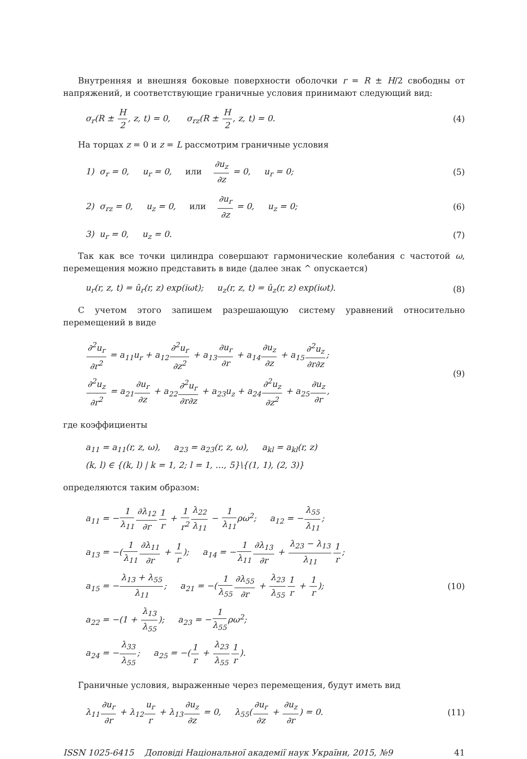Внутренняя и внешняя боковые поверхности оболочки r = R ± H/2 свободны от напряжений, и соответствующие граничные условия принимают следующий вид:
σ<sub>r</sub>(R ± H 2, z, t) = 0, σ<sub>rz</sub>(R ± H 2, z, t) = 0.
(4)
На торцах z = 0 и z = L рассмотрим граничные условия
1) σ<sub>r</sub> = 0, u<sub>r</sub> = 0, или ∂u<sub>z</sub> ∂z = 0, u<sub>r</sub> = 0;
(5)
2) σ<sub>rz</sub> = 0, u<sub>z</sub> = 0, или ∂u<sub>r</sub> ∂z = 0, u<sub>z</sub> = 0;
(6)
3) u<sub>r</sub> = 0, u<sub>z</sub> = 0. (7)
Так как все точки цилиндра совершают гармонические колебания с частотой ω, перемещения можно представить в виде (далее знак ^ опускается)
u<sub>r</sub>(r, z, t) = û<sub>r</sub>(r, z) exp(iωt); u<sub>z</sub>(r, z, t) = û<sub>z</sub>(r, z) exp(iωt).
(8)
С учетом этого запишем разрешающую систему уравнений относительно перемещений в виде
∂<sup>2</sup>u<sub>r</sub> ∂r<sup>2</sup> = a<sub>11</sub>u<sub>r</sub> + a<sub>12</sub>∂<sup>2</sup>u<sub>r</sub> ∂z<sup>2</sup> + a<sub>13</sub>∂u<sub>r</sub> ∂r + a<sub>14</sub>∂u<sub>z</sub> ∂z + a<sub>15</sub>∂<sup>2</sup>u<sub>z</sub> ∂r∂z;
∂<sup>2</sup>u<sub>z</sub> ∂r<sup>2</sup> = a<sub>21</sub>∂u<sub>r</sub> ∂z + a<sub>22</sub>∂<sup>2</sup>u<sub>r</sub> ∂r∂z + a<sub>23</sub>u<sub>z</sub> + a<sub>24</sub>∂<sup>2</sup>u<sub>z</sub> ∂z<sup>2</sup> + a<sub>25</sub>∂u<sub>z</sub> ∂r,
(9)
где коэффициенты
a<sub>11</sub> = a<sub>11</sub>(r, z, ω), a<sub>23</sub> = a<sub>23</sub>(r, z, ω), a<sub>kl</sub> = a<sub>kl</sub>(r, z)
(k, l) ∈ {(k, l) | k = 1, 2; l = 1, …, 5}\{(1, 1), (2, 3)}
определяются таким образом:
a<sub>11</sub> = −1 λ<sub>11</sub>∂λ<sub>12</sub> ∂r 1 r + 1 r<sup>2</sup> λ<sub>22</sub> λ<sub>11</sub> − 1 λ<sub>11</sub>ρω<sup>2</sup>; a<sub>12</sub> = −λ<sub>55</sub> λ<sub>11</sub>;
a<sub>13</sub> = −(1 λ<sub>11</sub>∂λ<sub>11</sub> ∂r + 1 r); a<sub>14</sub> = −1 λ<sub>11</sub>∂λ<sub>13</sub> ∂r + λ<sub>23</sub> − λ<sub>13</sub> λ<sub>11</sub>1 r;
a<sub>15</sub> = −λ<sub>13</sub> + λ<sub>55</sub> λ<sub>11</sub>; a<sub>21</sub> = −(1 λ<sub>55</sub>∂λ<sub>55</sub> ∂r + λ<sub>23</sub> λ<sub>55</sub>1 r + 1 r);
a<sub>22</sub> = −(1 + λ<sub>13</sub> λ<sub>55</sub>); a<sub>23</sub> = −1 λ<sub>55</sub>ρω<sup>2</sup>;
a<sub>24</sub> = −λ<sub>33</sub> λ<sub>55</sub>; a<sub>25</sub> = −(1 r + λ<sub>23</sub> λ<sub>55</sub>1 r).
(10)
Граничные условия, выраженные через перемещения, будут иметь вид
λ<sub>11</sub>∂u<sub>r</sub> ∂r + λ<sub>12</sub>u<sub>r</sub> r + λ<sub>13</sub>∂u<sub>z</sub> ∂z = 0, λ<sub>55</sub>(∂u<sub>r</sub> ∂z + ∂u<sub>z</sub> ∂r) = 0.
(11)
ISSN 1025-6415 Доповiдi Нацiональної академiї наук України, 2015, №9 41